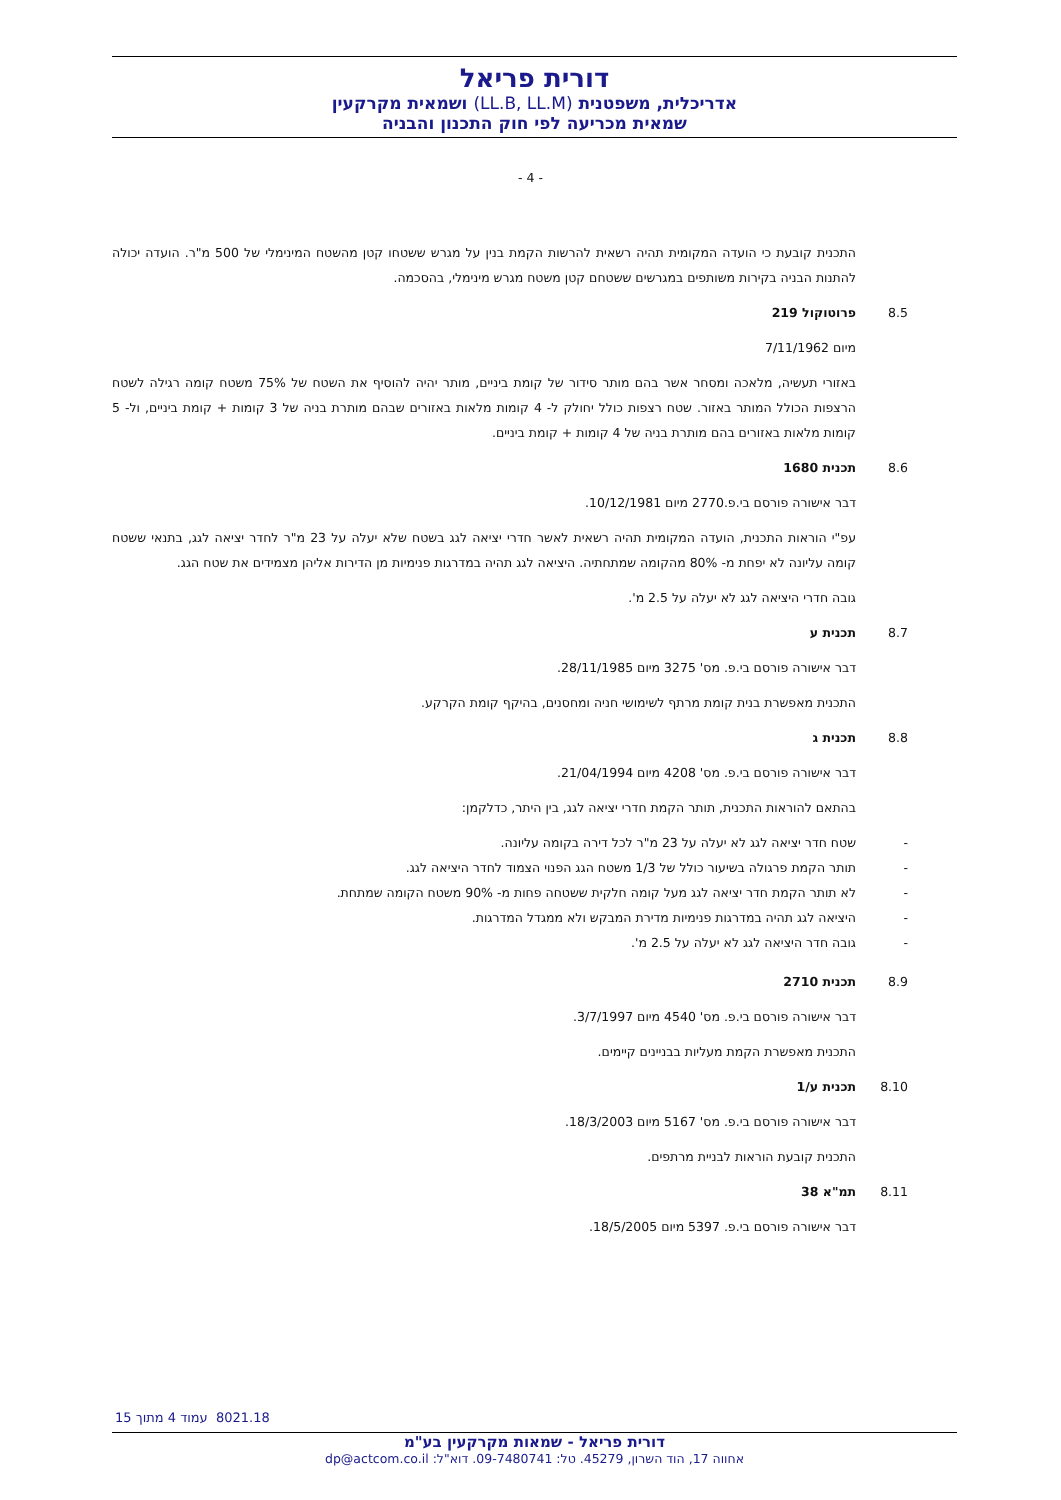דורית פריאל
אדריכלית, משפטנית (LL.B, LL.M) ושמאית מקרקעין
שמאית מכריעה לפי חוק התכנון והבניה
- 4 -
התכנית קובעת כי הועדה המקומית תהיה רשאית להרשות הקמת בנין על מגרש ששטחו קטן מהשטח המינימלי של 500 מ"ר. הועדה יכולה להתנות הבניה בקירות משותפים במגרשים ששטחם קטן משטח מגרש מינימלי, בהסכמה.
8.5 פרוטוקול 219
מיום 7/11/1962
באזורי תעשיה, מלאכה ומסחר אשר בהם מותר סידור של קומת ביניים, מותר יהיה להוסיף את השטח של 75% משטח קומה רגילה לשטח הרצפות הכולל המותר באזור. שטח רצפות כולל יחולק ל- 4 קומות מלאות באזורים שבהם מותרת בניה של 3 קומות + קומת ביניים, ול- 5 קומות מלאות באזורים בהם מותרת בניה של 4 קומות + קומת ביניים.
8.6 תכנית 1680
דבר אישורה פורסם בי.פ.2770 מיום 10/12/1981.
עפ"י הוראות התכנית, הועדה המקומית תהיה רשאית לאשר חדרי יציאה לגג בשטח שלא יעלה על 23 מ"ר לחדר יציאה לגג, בתנאי ששטח קומה עליונה לא יפחת מ- 80% מהקומה שמתחתיה. היציאה לגג תהיה במדרגות פנימיות מן הדירות אליהן מצמידים את שטח הגג.
גובה חדרי היציאה לגג לא יעלה על 2.5 מ'.
8.7 תכנית ע
דבר אישורה פורסם בי.פ. מס' 3275 מיום 28/11/1985.
התכנית מאפשרת בנית קומת מרתף לשימושי חניה ומחסנים, בהיקף קומת הקרקע.
8.8 תכנית ג
דבר אישורה פורסם בי.פ. מס' 4208 מיום 21/04/1994.
בהתאם להוראות התכנית, תותר הקמת חדרי יציאה לגג, בין היתר, כדלקמן:
- שטח חדר יציאה לגג לא יעלה על 23 מ"ר לכל דירה בקומה עליונה.
- תותר הקמת פרגולה בשיעור כולל של 1/3 משטח הגג הפנוי הצמוד לחדר היציאה לגג.
- לא תותר הקמת חדר יציאה לגג מעל קומה חלקית ששטחה פחות מ- 90% משטח הקומה שמתחת.
- היציאה לגג תהיה במדרגות פנימיות מדירת המבקש ולא ממגדל המדרגות.
- גובה חדר היציאה לגג לא יעלה על 2.5 מ'.
8.9 תכנית 2710
דבר אישורה פורסם בי.פ. מס' 4540 מיום 3/7/1997.
התכנית מאפשרת הקמת מעליות בבניינים קיימים.
8.10 תכנית ע/1
דבר אישורה פורסם בי.פ. מס' 5167 מיום 18/3/2003.
התכנית קובעת הוראות לבניית מרתפים.
8.11 תמ"א 38
דבר אישורה פורסם בי.פ. 5397 מיום 18/5/2005.
8021.18 עמוד 4 מתוך 15
דורית פריאל - שמאות מקרקעין בע"מ
אחווה 17, הוד השרון, 45279. טל: 09-7480741. דוא"ל: dp@actcom.co.il